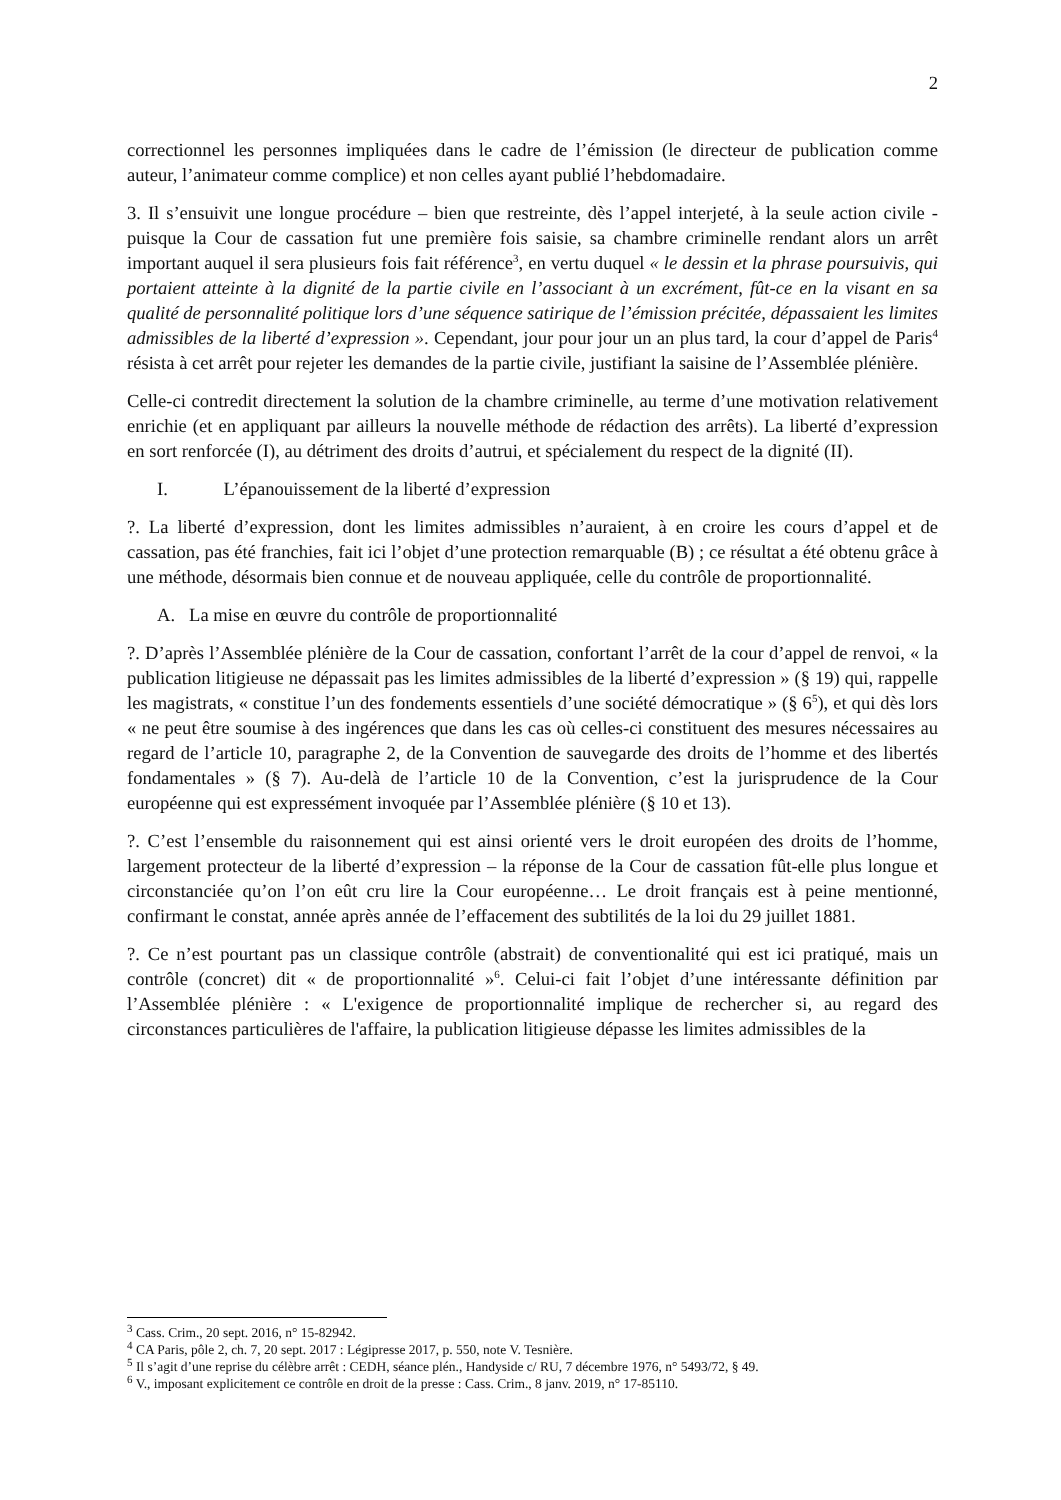2
correctionnel les personnes impliquées dans le cadre de l’émission (le directeur de publication comme auteur, l’animateur comme complice) et non celles ayant publié l’hebdomadaire.
3. Il s’ensuivit une longue procédure – bien que restreinte, dès l’appel interjeté, à la seule action civile - puisque la Cour de cassation fut une première fois saisie, sa chambre criminelle rendant alors un arrêt important auquel il sera plusieurs fois fait référence<sup>3</sup>, en vertu duquel « le dessin et la phrase poursuivis, qui portaient atteinte à la dignité de la partie civile en l’associant à un excrément, fût-ce en la visant en sa qualité de personnalité politique lors d’une séquence satirique de l’émission précitée, dépassaient les limites admissibles de la liberté d’expression ». Cependant, jour pour jour un an plus tard, la cour d’appel de Paris<sup>4</sup> résista à cet arrêt pour rejeter les demandes de la partie civile, justifiant la saisine de l’Assemblée plénière.
Celle-ci contredit directement la solution de la chambre criminelle, au terme d’une motivation relativement enrichie (et en appliquant par ailleurs la nouvelle méthode de rédaction des arrêts). La liberté d’expression en sort renforcée (I), au détriment des droits d’autrui, et spécialement du respect de la dignité (II).
I. L’épanouissement de la liberté d’expression
?. La liberté d’expression, dont les limites admissibles n’auraient, à en croire les cours d’appel et de cassation, pas été franchies, fait ici l’objet d’une protection remarquable (B) ; ce résultat a été obtenu grâce à une méthode, désormais bien connue et de nouveau appliquée, celle du contrôle de proportionnalité.
A. La mise en œuvre du contrôle de proportionnalité
?. D’après l’Assemblée plénière de la Cour de cassation, confortant l’arrêt de la cour d’appel de renvoi, « la publication litigieuse ne dépassait pas les limites admissibles de la liberté d’expression » (§ 19) qui, rappelle les magistrats, « constitue l’un des fondements essentiels d’une société démocratique » (§ 6<sup>5</sup>), et qui dès lors « ne peut être soumise à des ingérences que dans les cas où celles-ci constituent des mesures nécessaires au regard de l’article 10, paragraphe 2, de la Convention de sauvegarde des droits de l’homme et des libertés fondamentales » (§ 7). Au-delà de l’article 10 de la Convention, c’est la jurisprudence de la Cour européenne qui est expressément invoquée par l’Assemblée plénière (§ 10 et 13).
?. C’est l’ensemble du raisonnement qui est ainsi orienté vers le droit européen des droits de l’homme, largement protecteur de la liberté d’expression – la réponse de la Cour de cassation fût-elle plus longue et circonstanciée qu’on l’on eût cru lire la Cour européenne… Le droit français est à peine mentionné, confirmant le constat, année après année de l’effacement des subtilités de la loi du 29 juillet 1881.
?. Ce n’est pourtant pas un classique contrôle (abstrait) de conventionalité qui est ici pratiqué, mais un contrôle (concret) dit « de proportionnalité »<sup>6</sup>. Celui-ci fait l’objet d’une intéressante définition par l’Assemblée plénière : « L'exigence de proportionnalité implique de rechercher si, au regard des circonstances particulières de l'affaire, la publication litigieuse dépasse les limites admissibles de la
<sup>3</sup> Cass. Crim., 20 sept. 2016, n° 15-82942.
<sup>4</sup> CA Paris, pôle 2, ch. 7, 20 sept. 2017 : Légipresse 2017, p. 550, note V. Tesnière.
<sup>5</sup> Il s’agit d’une reprise du célèbre arrêt : CEDH, séance plén., Handyside c/ RU, 7 décembre 1976, n° 5493/72, § 49.
<sup>6</sup> V., imposant explicitement ce contrôle en droit de la presse : Cass. Crim., 8 janv. 2019, n° 17-85110.